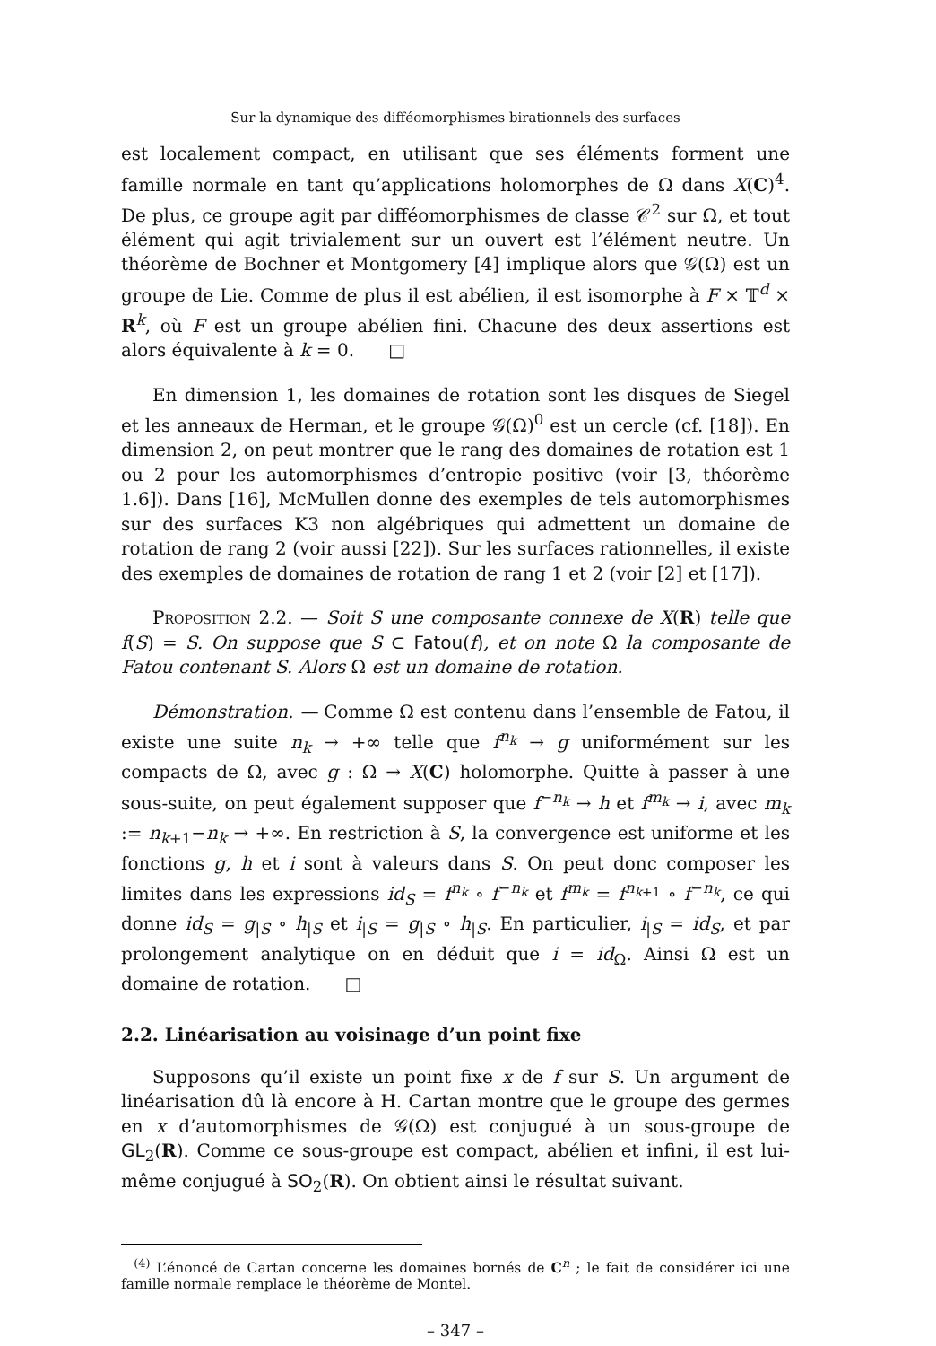Sur la dynamique des difféomorphismes birationnels des surfaces
est localement compact, en utilisant que ses éléments forment une famille normale en tant qu’applications holomorphes de Ω dans X(C)<sup>4</sup>. De plus, ce groupe agit par difféomorphismes de classe 𝒞<sup>2</sup> sur Ω, et tout élément qui agit trivialement sur un ouvert est l’élément neutre. Un théorème de Bochner et Montgomery [4] implique alors que 𝒢(Ω) est un groupe de Lie. Comme de plus il est abélien, il est isomorphe à F × 𝕋<sup>d</sup> × R<sup>k</sup>, où F est un groupe abélien fini. Chacune des deux assertions est alors équivalente à k = 0. □
En dimension 1, les domaines de rotation sont les disques de Siegel et les anneaux de Herman, et le groupe 𝒢(Ω)<sup>0</sup> est un cercle (cf. [18]). En dimension 2, on peut montrer que le rang des domaines de rotation est 1 ou 2 pour les automorphismes d’entropie positive (voir [3, théorème 1.6]). Dans [16], McMullen donne des exemples de tels automorphismes sur des surfaces K3 non algébriques qui admettent un domaine de rotation de rang 2 (voir aussi [22]). Sur les surfaces rationnelles, il existe des exemples de domaines de rotation de rang 1 et 2 (voir [2] et [17]).
Proposition 2.2. — Soit S une composante connexe de X(R) telle que f(S) = S. On suppose que S ⊂ Fatou(f), et on note Ω la composante de Fatou contenant S. Alors Ω est un domaine de rotation.
Démonstration. — Comme Ω est contenu dans l’ensemble de Fatou, il existe une suite n<sub>k</sub> → +∞ telle que f<sup>n<sub>k</sub></sup> → g uniformément sur les compacts de Ω, avec g : Ω → X(C) holomorphe. Quitte à passer à une sous-suite, on peut également supposer que f<sup>−n<sub>k</sub></sup> → h et f<sup>m<sub>k</sub></sup> → i, avec m<sub>k</sub> := n<sub>k+1</sub>−n<sub>k</sub> → +∞. En restriction à S, la convergence est uniforme et les fonctions g, h et i sont à valeurs dans S. On peut donc composer les limites dans les expressions id<sub>S</sub> = f<sup>n<sub>k</sub></sup> ∘ f<sup>−n<sub>k</sub></sup> et f<sup>m<sub>k</sub></sup> = f<sup>n<sub>k+1</sub></sup> ∘ f<sup>−n<sub>k</sub></sup>, ce qui donne id<sub>S</sub> = g<sub>|S</sub> ∘ h<sub>|S</sub> et i<sub>|S</sub> = g<sub>|S</sub> ∘ h<sub>|S</sub>. En particulier, i<sub>|S</sub> = id<sub>S</sub>, et par prolongement analytique on en déduit que i = id<sub>Ω</sub>. Ainsi Ω est un domaine de rotation. □
2.2. Linéarisation au voisinage d’un point fixe
Supposons qu’il existe un point fixe x de f sur S. Un argument de linéarisation dû là encore à H. Cartan montre que le groupe des germes en x d’automorphismes de 𝒢(Ω) est conjugué à un sous-groupe de GL<sub>2</sub>(R). Comme ce sous-groupe est compact, abélien et infini, il est lui-même conjugué à SO<sub>2</sub>(R). On obtient ainsi le résultat suivant.
<sup>(4)</sup> L’énoncé de Cartan concerne les domaines bornés de C<sup>n</sup> ; le fait de considérer ici une famille normale remplace le théorème de Montel.
– 347 –